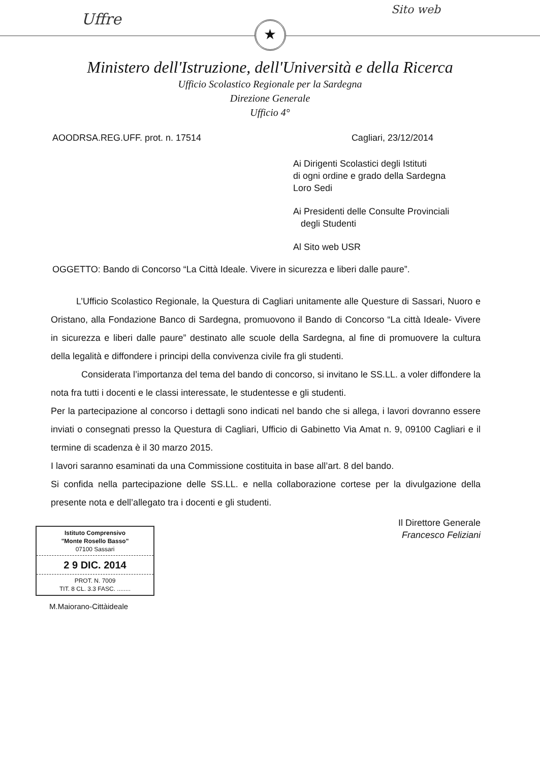Uffre
Sito web
★
Ministero dell'Istruzione, dell'Università e della Ricerca
Ufficio Scolastico Regionale per la Sardegna
Direzione Generale
Ufficio 4°
AOODRSA.REG.UFF. prot. n. 17514 Cagliari, 23/12/2014
Ai Dirigenti Scolastici degli Istituti
di ogni ordine e grado della Sardegna
Loro Sedi
Ai Presidenti delle Consulte Provinciali
degli Studenti
Al Sito web USR
OGGETTO: Bando di Concorso “La Città Ideale. Vivere in sicurezza e liberi dalle paure”.
L’Ufficio Scolastico Regionale, la Questura di Cagliari unitamente alle Questure di Sassari, Nuoro e Oristano, alla Fondazione Banco di Sardegna, promuovono il Bando di Concorso “La città Ideale- Vivere in sicurezza e liberi dalle paure” destinato alle scuole della Sardegna, al fine di promuovere la cultura della legalità e diffondere i principi della convivenza civile fra gli studenti.
Considerata l’importanza del tema del bando di concorso, si invitano le SS.LL. a voler diffondere la nota fra tutti i docenti e le classi interessate, le studentesse e gli studenti.
Per la partecipazione al concorso i dettagli sono indicati nel bando che si allega, i lavori dovranno essere inviati o consegnati presso la Questura di Cagliari, Ufficio di Gabinetto Via Amat n. 9, 09100 Cagliari e il termine di scadenza è il 30 marzo 2015.
I lavori saranno esaminati da una Commissione costituita in base all’art. 8 del bando.
Si confida nella partecipazione delle SS.LL. e nella collaborazione cortese per la divulgazione della presente nota e dell’allegato tra i docenti e gli studenti.
Il Direttore Generale
Francesco Feliziani
Istituto Comprensivo
"Monte Rosello Basso"
07100 Sassari
2 9 DIC. 2014
PROT. N. 7009
TIT. 8 CL. 3.3 FASC. ........
M.Maiorano-Cittàideale